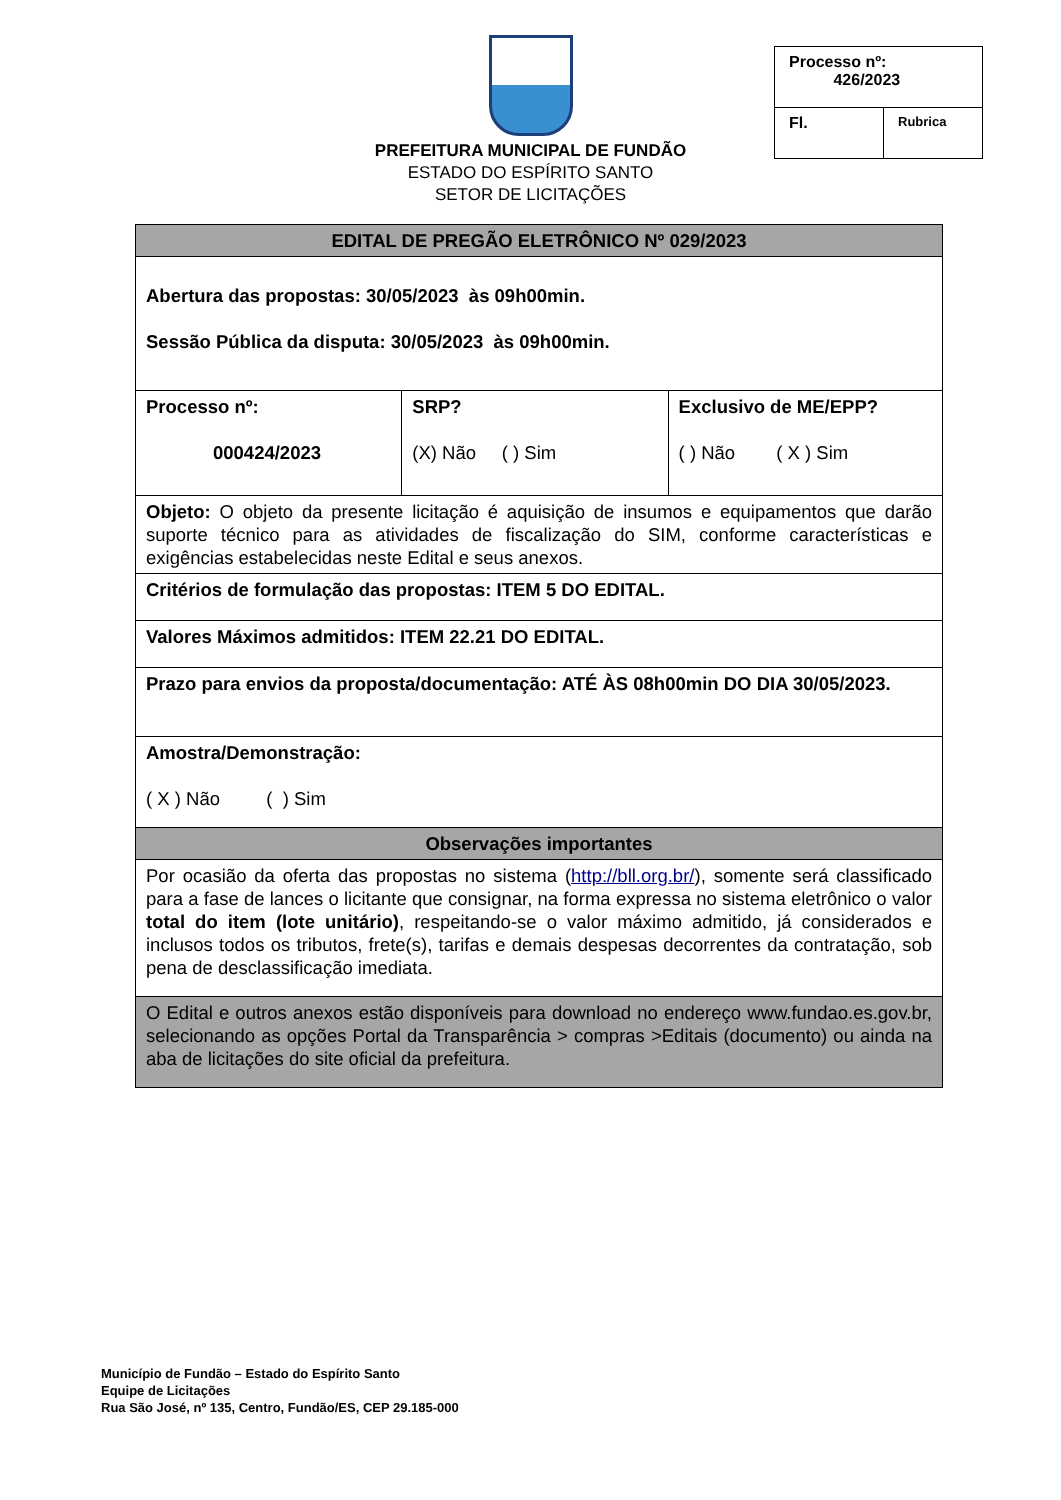PREFEITURA MUNICIPAL DE FUNDÃO
ESTADO DO ESPÍRITO SANTO
SETOR DE LICITAÇÕES
| Processo nº: 426/2023 | |
| Fl. | Rubrica |
| EDITAL DE PREGÃO ELETRÔNICO Nº 029/2023 | | |
| Abertura das propostas: 30/05/2023 às 09h00min. Sessão Pública da disputa: 30/05/2023 às 09h00min. | | |
| Processo nº: 000424/2023 | SRP? (X) Não ( ) Sim | Exclusivo de ME/EPP? ( ) Não ( X ) Sim |
| Objeto: O objeto da presente licitação é aquisição de insumos e equipamentos que darão suporte técnico para as atividades de fiscalização do SIM, conforme características e exigências estabelecidas neste Edital e seus anexos. | | |
| Critérios de formulação das propostas: ITEM 5 DO EDITAL. | | |
| Valores Máximos admitidos: ITEM 22.21 DO EDITAL. | | |
| Prazo para envios da proposta/documentação: ATÉ ÀS 08h00min DO DIA 30/05/2023. | | |
| Amostra/Demonstração: ( X ) Não ( ) Sim | | |
| Observações importantes | | |
| Por ocasião da oferta das propostas no sistema ( http://bll.org.br/ ), somente será classificado para a fase de lances o licitante que consignar, na forma expressa no sistema eletrônico o valor total do item (lote unitário) , respeitando-se o valor máximo admitido, já considerados e inclusos todos os tributos, frete(s), tarifas e demais despesas decorrentes da contratação, sob pena de desclassificação imediata. | | |
| O Edital e outros anexos estão disponíveis para download no endereço www.fundao.es.gov.br, selecionando as opções Portal da Transparência > compras >Editais (documento) ou ainda na aba de licitações do site oficial da prefeitura. | | |
Município de Fundão – Estado do Espírito Santo
Equipe de Licitações
Rua São José, nº 135, Centro, Fundão/ES, CEP 29.185-000